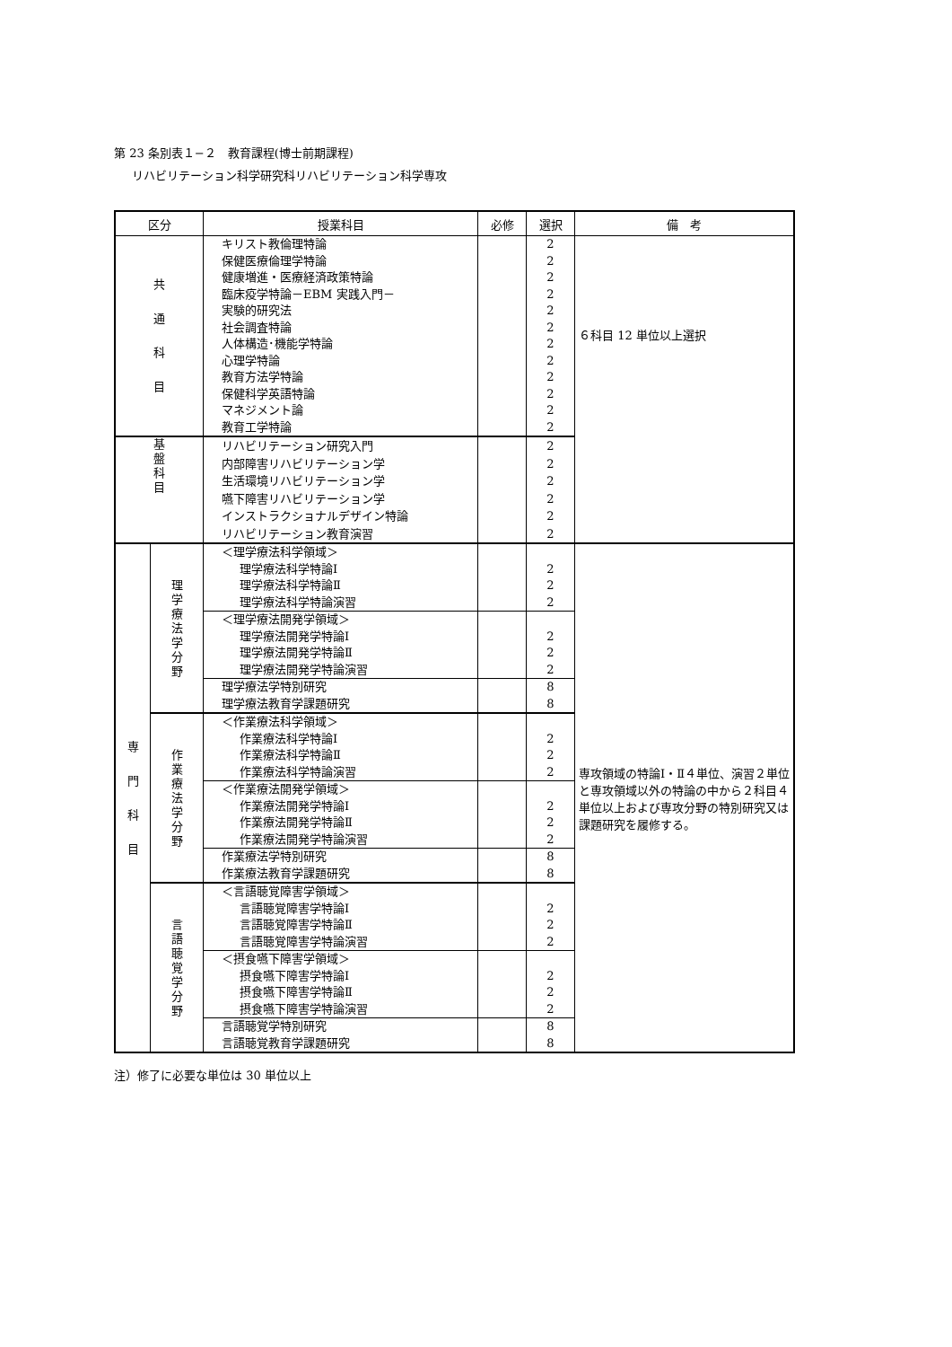第 23 条別表１−２　教育課程(博士前期課程)
リハビリテーション科学研究科リハビリテーション科学専攻
| 区分 | | 授業科目 | 必修 | 選択 | 備 考 |
| --- | --- | --- | --- | --- | --- |
| 共 通 科 目 | | キリスト教倫理特論 保健医療倫理学特論 健康増進・医療経済政策特論 臨床疫学特論－EBM 実践入門－ 実験的研究法 社会調査特論 人体構造･機能学特論 心理学特論 教育方法学特論 保健科学英語特論 マネジメント論 教育工学特論 | | 2 2 2 2 2 2 2 2 2 2 2 2 | ６科目 12 単位以上選択 |
| 基 盤 科 目 | | リハビリテーション研究入門 内部障害リハビリテーション学 生活環境リハビリテーション学 嚥下障害リハビリテーション学 インストラクショナルデザイン特論 リハビリテーション教育演習 | | 2 2 2 2 2 2 | |
| 専 門 科 目 | 理 学 療 法 学 分 野 | ＜理学療法科学領域＞ 理学療法科学特論Ⅰ 理学療法科学特論Ⅱ 理学療法科学特論演習 | | 2 2 2 | 専攻領域の特論Ⅰ・Ⅱ４単位、演習２単位と専攻領域以外の特論の中から２科目４単位以上および専攻分野の特別研究又は課題研究を履修する。 |
| | | ＜理学療法開発学領域＞ 理学療法開発学特論Ⅰ 理学療法開発学特論Ⅱ 理学療法開発学特論演習 | | 2 2 2 | |
| | | 理学療法学特別研究 理学療法教育学課題研究 | | 8 8 | |
| | 作 業 療 法 学 分 野 | ＜作業療法科学領域＞ 作業療法科学特論Ⅰ 作業療法科学特論Ⅱ 作業療法科学特論演習 | | 2 2 2 | |
| | | ＜作業療法開発学領域＞ 作業療法開発学特論Ⅰ 作業療法開発学特論Ⅱ 作業療法開発学特論演習 | | 2 2 2 | |
| | | 作業療法学特別研究 作業療法教育学課題研究 | | 8 8 | |
| | 言 語 聴 覚 学 分 野 | ＜言語聴覚障害学領域＞ 言語聴覚障害学特論Ⅰ 言語聴覚障害学特論Ⅱ 言語聴覚障害学特論演習 | | 2 2 2 | |
| | | ＜摂食嚥下障害学領域＞ 摂食嚥下障害学特論Ⅰ 摂食嚥下障害学特論Ⅱ 摂食嚥下障害学特論演習 | | 2 2 2 | |
| | | 言語聴覚学特別研究 言語聴覚教育学課題研究 | | 8 8 | |
注）修了に必要な単位は 30 単位以上